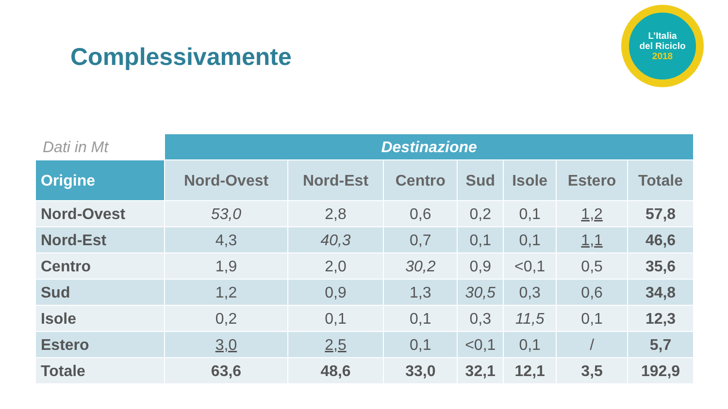Complessivamente
L’Italia
del Riciclo
2018
| Dati in Mt | Destinazione | | | | | | |
| --- | --- | --- | --- | --- | --- | --- | --- |
| Origine | Nord-Ovest | Nord-Est | Centro | Sud | Isole | Estero | Totale |
| Nord-Ovest | 53,0 | 2,8 | 0,6 | 0,2 | 0,1 | 1,2 | 57,8 |
| Nord-Est | 4,3 | 40,3 | 0,7 | 0,1 | 0,1 | 1,1 | 46,6 |
| Centro | 1,9 | 2,0 | 30,2 | 0,9 | <0,1 | 0,5 | 35,6 |
| Sud | 1,2 | 0,9 | 1,3 | 30,5 | 0,3 | 0,6 | 34,8 |
| Isole | 0,2 | 0,1 | 0,1 | 0,3 | 11,5 | 0,1 | 12,3 |
| Estero | 3,0 | 2,5 | 0,1 | <0,1 | 0,1 | / | 5,7 |
| Totale | 63,6 | 48,6 | 33,0 | 32,1 | 12,1 | 3,5 | 192,9 |